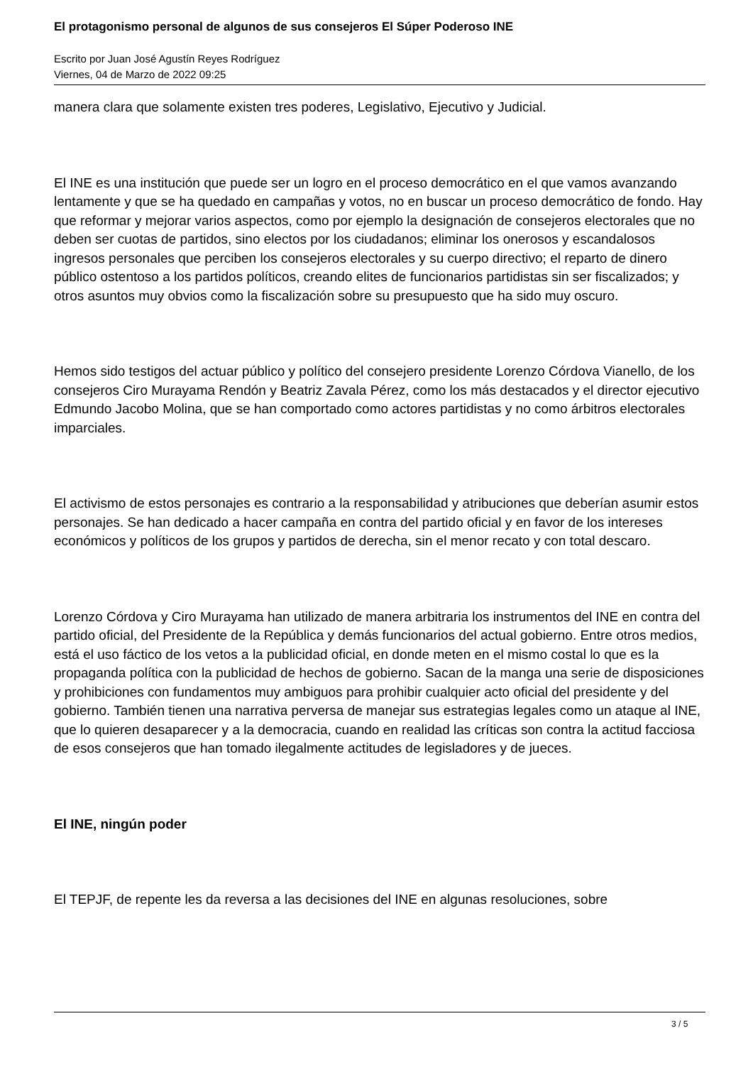El protagonismo personal de algunos de sus consejeros El Súper Poderoso INE
Escrito por Juan José Agustín Reyes Rodríguez
Viernes, 04 de Marzo de 2022 09:25
manera clara que solamente existen tres poderes, Legislativo, Ejecutivo y Judicial.
El INE es una institución que puede ser un logro en el proceso democrático en el que vamos avanzando lentamente y que se ha quedado en campañas y votos, no en buscar un proceso democrático de fondo. Hay que reformar y mejorar varios aspectos, como por ejemplo la designación de consejeros electorales que no deben ser cuotas de partidos, sino electos por los ciudadanos; eliminar los onerosos y escandalosos ingresos personales que perciben los consejeros electorales y su cuerpo directivo; el reparto de dinero público ostentoso a los partidos políticos, creando elites de funcionarios partidistas sin ser fiscalizados; y otros asuntos muy obvios como la fiscalización sobre su presupuesto que ha sido muy oscuro.
Hemos sido testigos del actuar público y político del consejero presidente Lorenzo Córdova Vianello, de los consejeros Ciro Murayama Rendón y Beatriz Zavala Pérez, como los más destacados y el director ejecutivo Edmundo Jacobo Molina, que se han comportado como actores partidistas y no como árbitros electorales imparciales.
El activismo de estos personajes es contrario a la responsabilidad y atribuciones que deberían asumir estos personajes. Se han dedicado a hacer campaña en contra del partido oficial y en favor de los intereses económicos y políticos de los grupos y partidos de derecha, sin el menor recato y con total descaro.
Lorenzo Córdova y Ciro Murayama han utilizado de manera arbitraria los instrumentos del INE en contra del partido oficial, del Presidente de la República y demás funcionarios del actual gobierno. Entre otros medios, está el uso fáctico de los vetos a la publicidad oficial, en donde meten en el mismo costal lo que es la propaganda política con la publicidad de hechos de gobierno. Sacan de la manga una serie de disposiciones y prohibiciones con fundamentos muy ambiguos para prohibir cualquier acto oficial del presidente y del gobierno. También tienen una narrativa perversa de manejar sus estrategias legales como un ataque al INE, que lo quieren desaparecer y a la democracia, cuando en realidad las críticas son contra la actitud facciosa de esos consejeros que han tomado ilegalmente actitudes de legisladores y de jueces.
El INE, ningún poder
El TEPJF, de repente les da reversa a las decisiones del INE en algunas resoluciones, sobre
3 / 5